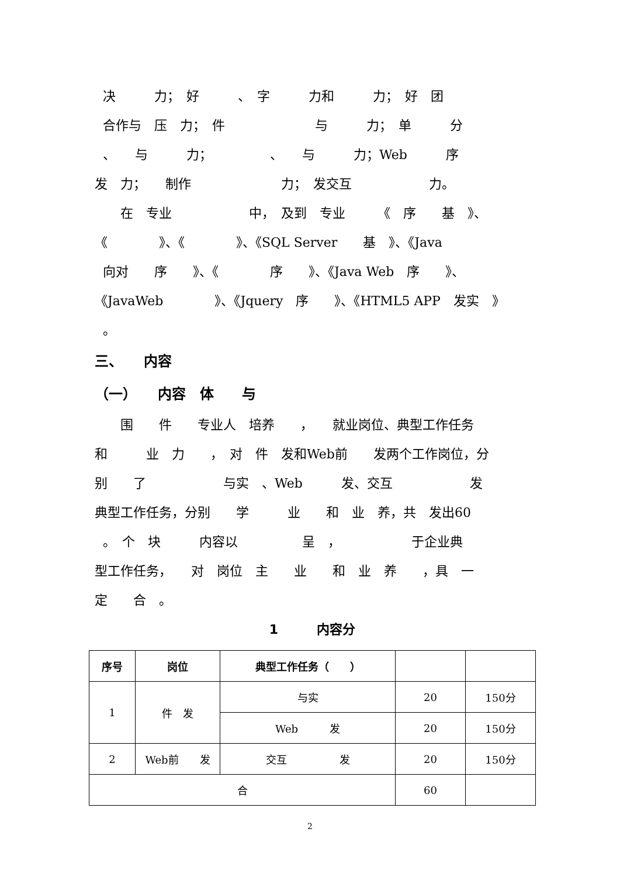决　　　力；　好　　　、　字　　　力和　　　力；　好　团
合作与　压　力；　件　　　　　　　与　　　力；　单　　　分
、　　与　　　力；　　　　　、　　与　　　力；Web　　　序
发　力；　　制作　　　　　　　力；　发交互　　　　　　力。
　　在　专业　　　　　　中，　及到　专业　　　《　序　　基　》、
《　　　　》、《　　　　》、《SQL Server　　基　》、《Java
向对　　序　　》、《　　　　序　　》、《Java Web　序　　》、
《JavaWeb　　　　》、《Jquery　序　　》、《HTML5 APP　发实　》
。
三、　　内容
（一）　　内容　体　　与
　　围　　件　　专业人　培养　　，　　就业岗位、典型工作任务
和　　　业　力　　，　对　件　发和Web前　　发两个工作岗位，分
别　　了　　　　　　与实　、Web　　　发、交互　　　　　　发
典型工作任务，分别　　学　　　业　　和　业　养，共　发出60
。　个　块　　　内容以　　　　　呈　，　　　　　　于企业典
型工作任务，　　对　岗位　主　　业　　和　业　养　　，具　一
定　　合　。
1　　　内容分
| 序号 | 岗位 | 典型工作任务（ ） | | |
| --- | --- | --- | --- | --- |
| 1 | 件 发 | 与实 | 20 | 150分 |
| | | Web 发 | 20 | 150分 |
| 2 | Web前 发 | 交互 发 | 20 | 150分 |
| 合 | | | 60 | |
2